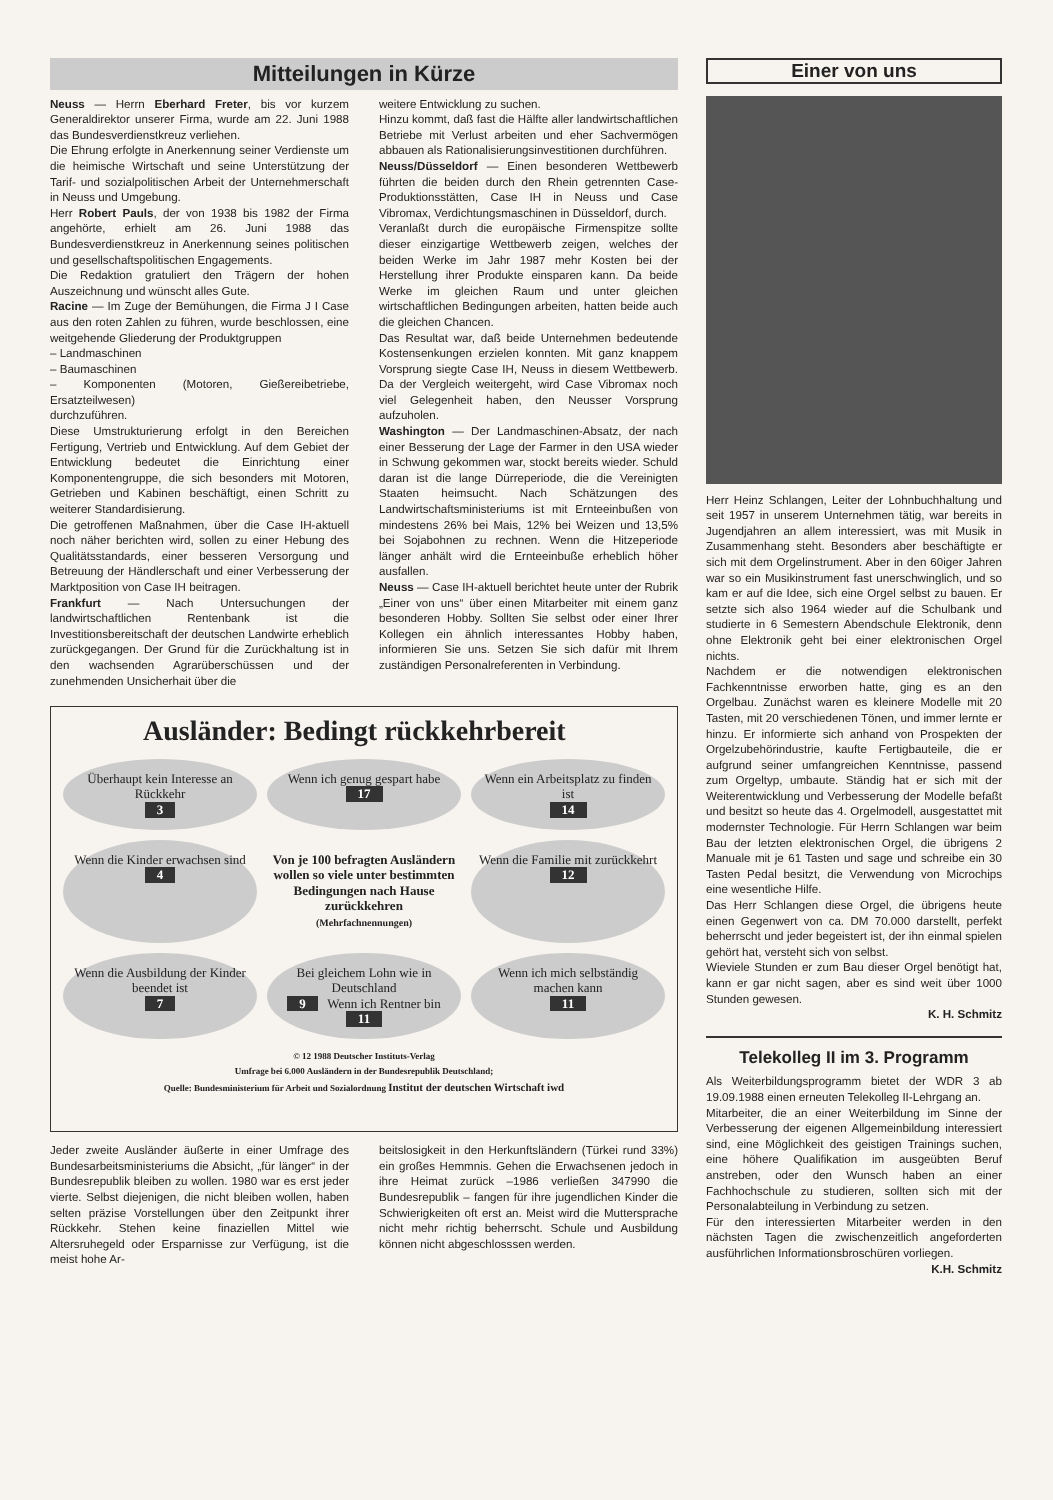Mitteilungen in Kürze
Neuss — Herrn Eberhard Freter, bis vor kurzem Generaldirektor unserer Firma, wurde am 22. Juni 1988 das Bundesverdienstkreuz verliehen.
Die Ehrung erfolgte in Anerkennung seiner Verdienste um die heimische Wirtschaft und seine Unterstützung der Tarif- und sozialpolitischen Arbeit der Unternehmerschaft in Neuss und Umgebung.
Herr Robert Pauls, der von 1938 bis 1982 der Firma angehörte, erhielt am 26. Juni 1988 das Bundesverdienstkreuz in Anerkennung seines politischen und gesellschaftspolitischen Engagements.
Die Redaktion gratuliert den Trägern der hohen Auszeichnung und wünscht alles Gute.
Racine — Im Zuge der Bemühungen, die Firma J I Case aus den roten Zahlen zu führen, wurde beschlossen, eine weitgehende Gliederung der Produktgruppen
– Landmaschinen
– Baumaschinen
– Komponenten (Motoren, Gießereibetriebe, Ersatzteilwesen)
durchzuführen.
Diese Umstrukturierung erfolgt in den Bereichen Fertigung, Vertrieb und Entwicklung. Auf dem Gebiet der Entwicklung bedeutet die Einrichtung einer Komponentengruppe, die sich besonders mit Motoren, Getrieben und Kabinen beschäftigt, einen Schritt zu weiterer Standardisierung.
Die getroffenen Maßnahmen, über die Case IH-aktuell noch näher berichten wird, sollen zu einer Hebung des Qualitätsstandards, einer besseren Versorgung und Betreuung der Händlerschaft und einer Verbesserung der Marktposition von Case IH beitragen.
Frankfurt — Nach Untersuchungen der landwirtschaftlichen Rentenbank ist die Investitionsbereitschaft der deutschen Landwirte erheblich zurückgegangen. Der Grund für die Zurückhaltung ist in den wachsenden Agrarüberschüssen und der zunehmenden Unsicherhait über die
weitere Entwicklung zu suchen.
Hinzu kommt, daß fast die Hälfte aller landwirtschaftlichen Betriebe mit Verlust arbeiten und eher Sachvermögen abbauen als Rationalisierungsinvestitionen durchführen.
Neuss/Düsseldorf — Einen besonderen Wettbewerb führten die beiden durch den Rhein getrennten Case-Produktionsstätten, Case IH in Neuss und Case Vibromax, Verdichtungsmaschinen in Düsseldorf, durch.
Veranlaßt durch die europäische Firmenspitze sollte dieser einzigartige Wettbewerb zeigen, welches der beiden Werke im Jahr 1987 mehr Kosten bei der Herstellung ihrer Produkte einsparen kann. Da beide Werke im gleichen Raum und unter gleichen wirtschaftlichen Bedingungen arbeiten, hatten beide auch die gleichen Chancen.
Das Resultat war, daß beide Unternehmen bedeutende Kostensenkungen erzielen konnten. Mit ganz knappem Vorsprung siegte Case IH, Neuss in diesem Wettbewerb. Da der Vergleich weitergeht, wird Case Vibromax noch viel Gelegenheit haben, den Neusser Vorsprung aufzuholen.
Washington — Der Landmaschinen-Absatz, der nach einer Besserung der Lage der Farmer in den USA wieder in Schwung gekommen war, stockt bereits wieder. Schuld daran ist die lange Dürreperiode, die die Vereinigten Staaten heimsucht. Nach Schätzungen des Landwirtschaftsministeriums ist mit Ernteeinbußen von mindestens 26% bei Mais, 12% bei Weizen und 13,5% bei Sojabohnen zu rechnen. Wenn die Hitzeperiode länger anhält wird die Ernteeinbuße erheblich höher ausfallen.
Neuss — Case IH-aktuell berichtet heute unter der Rubrik „Einer von uns“ über einen Mitarbeiter mit einem ganz besonderen Hobby. Sollten Sie selbst oder einer Ihrer Kollegen ein ähnlich interessantes Hobby haben, informieren Sie uns. Setzen Sie sich dafür mit Ihrem zuständigen Personalreferenten in Verbindung.
Ausländer: Bedingt rückkehrbereit
Überhaupt kein Interesse an Rückkehr
3
Wenn ich genug gespart habe
17
Wenn ein Arbeitsplatz zu finden ist
14
Wenn die Kinder erwachsen sind
4
Von je 100 befragten Ausländern wollen so viele unter bestimmten Bedingungen nach Hause zurückkehren
(Mehrfachnennungen)
Wenn die Familie mit zurückkehrt
12
Wenn die Ausbildung der Kinder beendet ist
7
Bei gleichem Lohn wie in Deutschland
9 Wenn ich Rentner bin 11
Wenn ich mich selbständig machen kann
11
© 12 1988 Deutscher Instituts-Verlag
Umfrage bei 6.000 Ausländern in der Bundesrepublik Deutschland;
Quelle: Bundesministerium für Arbeit und Sozialordnung Institut der deutschen Wirtschaft iwd
Jeder zweite Ausländer äußerte in einer Umfrage des Bundesarbeitsministeriums die Absicht, „für länger“ in der Bundesrepublik bleiben zu wollen. 1980 war es erst jeder vierte. Selbst diejenigen, die nicht bleiben wollen, haben selten präzise Vorstellungen über den Zeitpunkt ihrer Rückkehr. Stehen keine finaziellen Mittel wie Altersruhegeld oder Ersparnisse zur Verfügung, ist die meist hohe Ar-
beitslosigkeit in den Herkunftsländern (Türkei rund 33%) ein großes Hemmnis. Gehen die Erwachsenen jedoch in ihre Heimat zurück –1986 verließen 347990 die Bundesrepublik – fangen für ihre jugendlichen Kinder die Schwierigkeiten oft erst an. Meist wird die Muttersprache nicht mehr richtig beherrscht. Schule und Ausbildung können nicht abgeschlosssen werden.
Einer von uns
Herr Heinz Schlangen, Leiter der Lohnbuchhaltung und seit 1957 in unserem Unternehmen tätig, war bereits in Jugendjahren an allem interessiert, was mit Musik in Zusammenhang steht. Besonders aber beschäftigte er sich mit dem Orgelinstrument. Aber in den 60iger Jahren war so ein Musikinstrument fast unerschwinglich, und so kam er auf die Idee, sich eine Orgel selbst zu bauen. Er setzte sich also 1964 wieder auf die Schulbank und studierte in 6 Semestern Abendschule Elektronik, denn ohne Elektronik geht bei einer elektronischen Orgel nichts.
Nachdem er die notwendigen elektronischen Fachkenntnisse erworben hatte, ging es an den Orgelbau. Zunächst waren es kleinere Modelle mit 20 Tasten, mit 20 verschiedenen Tönen, und immer lernte er hinzu. Er informierte sich anhand von Prospekten der Orgelzubehörindustrie, kaufte Fertigbauteile, die er aufgrund seiner umfangreichen Kenntnisse, passend zum Orgeltyp, umbaute. Ständig hat er sich mit der Weiterentwicklung und Verbesserung der Modelle befaßt und besitzt so heute das 4. Orgelmodell, ausgestattet mit modernster Technologie. Für Herrn Schlangen war beim Bau der letzten elektronischen Orgel, die übrigens 2 Manuale mit je 61 Tasten und sage und schreibe ein 30 Tasten Pedal besitzt, die Verwendung von Microchips eine wesentliche Hilfe.
Das Herr Schlangen diese Orgel, die übrigens heute einen Gegenwert von ca. DM 70.000 darstellt, perfekt beherrscht und jeder begeistert ist, der ihn einmal spielen gehört hat, versteht sich von selbst.
Wieviele Stunden er zum Bau dieser Orgel benötigt hat, kann er gar nicht sagen, aber es sind weit über 1000 Stunden gewesen.
K. H. Schmitz
Telekolleg II im 3. Programm
Als Weiterbildungsprogramm bietet der WDR 3 ab 19.09.1988 einen erneuten Telekolleg II-Lehrgang an.
Mitarbeiter, die an einer Weiterbildung im Sinne der Verbesserung der eigenen Allgemeinbildung interessiert sind, eine Möglichkeit des geistigen Trainings suchen, eine höhere Qualifikation im ausgeübten Beruf anstreben, oder den Wunsch haben an einer Fachhochschule zu studieren, sollten sich mit der Personalabteilung in Verbindung zu setzen.
Für den interessierten Mitarbeiter werden in den nächsten Tagen die zwischenzeitlich angeforderten ausführlichen Informationsbroschüren vorliegen. K.H. Schmitz